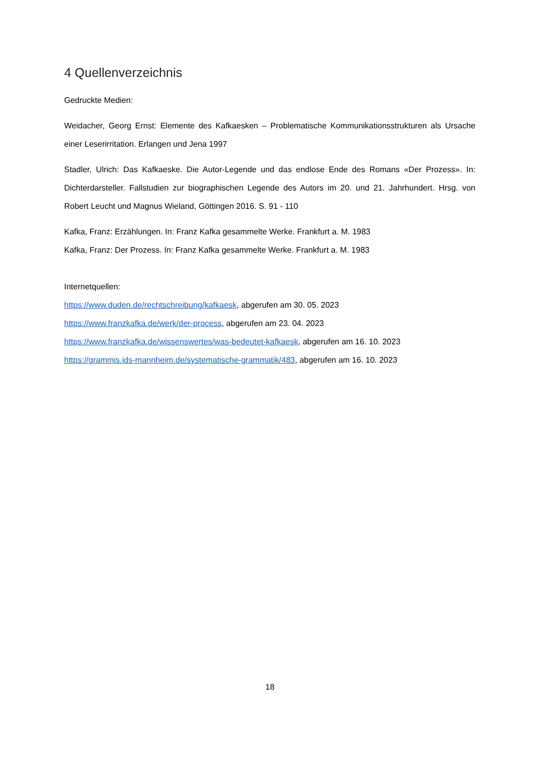4 Quellenverzeichnis
Gedruckte Medien:
Weidacher, Georg Ernst: Elemente des Kafkaesken – Problematische Kommunikationsstrukturen als Ursache einer Leserirritation. Erlangen und Jena 1997
Stadler, Ulrich: Das Kafkaeske. Die Autor-Legende und das endlose Ende des Romans «Der Prozess». In: Dichterdarsteller. Fallstudien zur biographischen Legende des Autors im 20. und 21. Jahrhundert. Hrsg. von Robert Leucht und Magnus Wieland, Göttingen 2016. S. 91 - 110
Kafka, Franz: Erzählungen. In: Franz Kafka gesammelte Werke. Frankfurt a. M. 1983
Kafka, Franz: Der Prozess. In: Franz Kafka gesammelte Werke. Frankfurt a. M. 1983
Internetquellen:
https://www.duden.de/rechtschreibung/kafkaesk, abgerufen am 30. 05. 2023
https://www.franzkafka.de/werk/der-process, abgerufen am 23. 04. 2023
https://www.franzkafka.de/wissenswertes/was-bedeutet-kafkaesk, abgerufen am 16. 10. 2023
https://grammis.ids-mannheim.de/systematische-grammatik/483, abgerufen am 16. 10. 2023
18